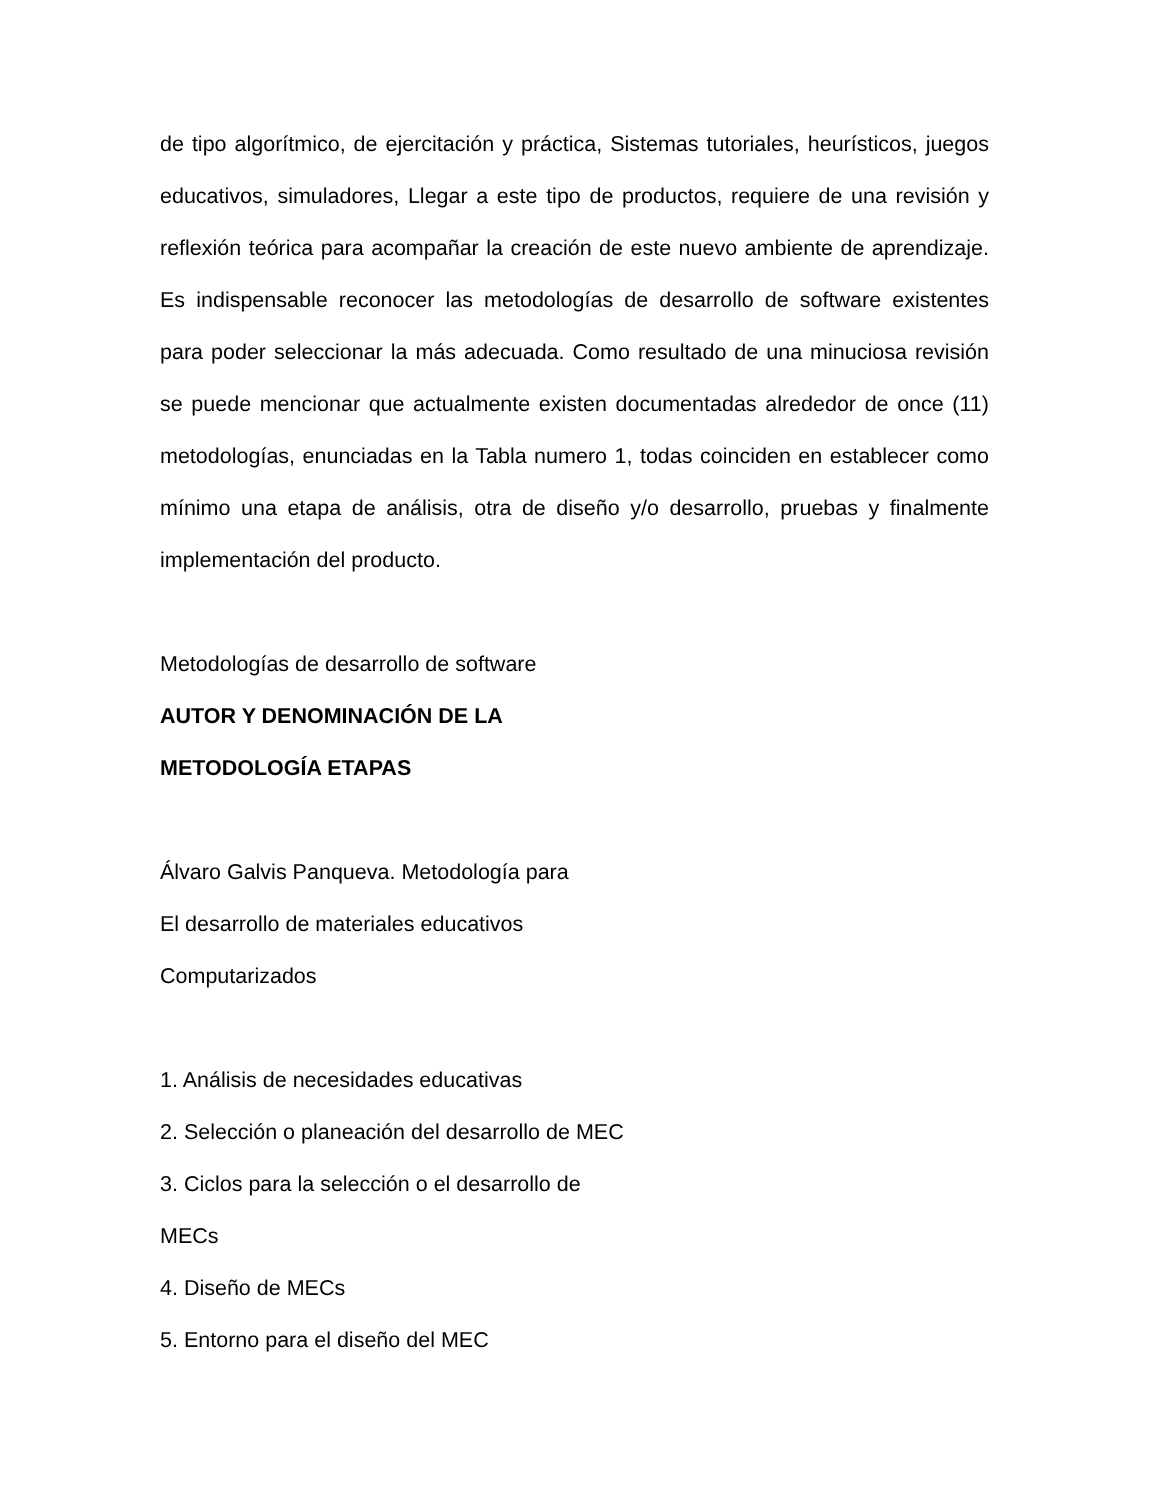de tipo algorítmico, de ejercitación y práctica, Sistemas tutoriales, heurísticos, juegos educativos, simuladores, Llegar a este tipo de productos, requiere de una revisión y reflexión teórica para acompañar la creación de este nuevo ambiente de aprendizaje. Es indispensable reconocer las metodologías de desarrollo de software existentes para poder seleccionar la más adecuada. Como resultado de una minuciosa revisión se puede mencionar que actualmente existen documentadas alrededor de once (11) metodologías, enunciadas en la Tabla numero 1, todas coinciden en establecer como mínimo una etapa de análisis, otra de diseño y/o desarrollo, pruebas y finalmente implementación del producto.
Metodologías de desarrollo de software
AUTOR Y DENOMINACIÓN DE LA
METODOLOGÍA ETAPAS
Álvaro Galvis Panqueva. Metodología para
El desarrollo de materiales educativos
Computarizados
1. Análisis de necesidades educativas
2. Selección o planeación del desarrollo de MEC
3. Ciclos para la selección o el desarrollo de
MECs
4. Diseño de MECs
5. Entorno para el diseño del MEC